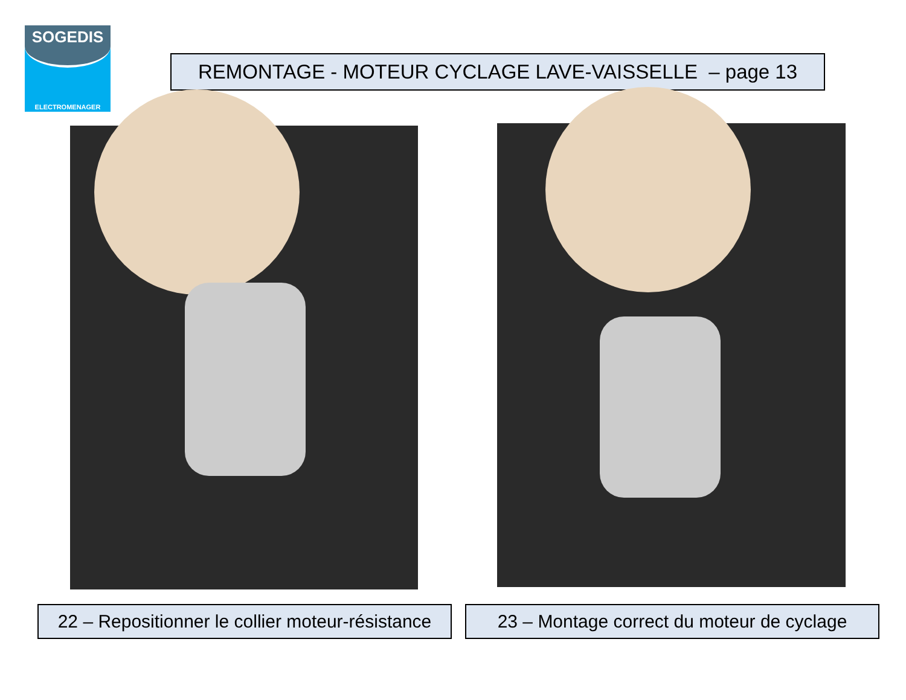SOGEDIS
ELECTROMENAGER
REMONTAGE - MOTEUR CYCLAGE LAVE-VAISSELLE – page 13
22 – Repositionner le collier moteur-résistance
23 – Montage correct du moteur de cyclage